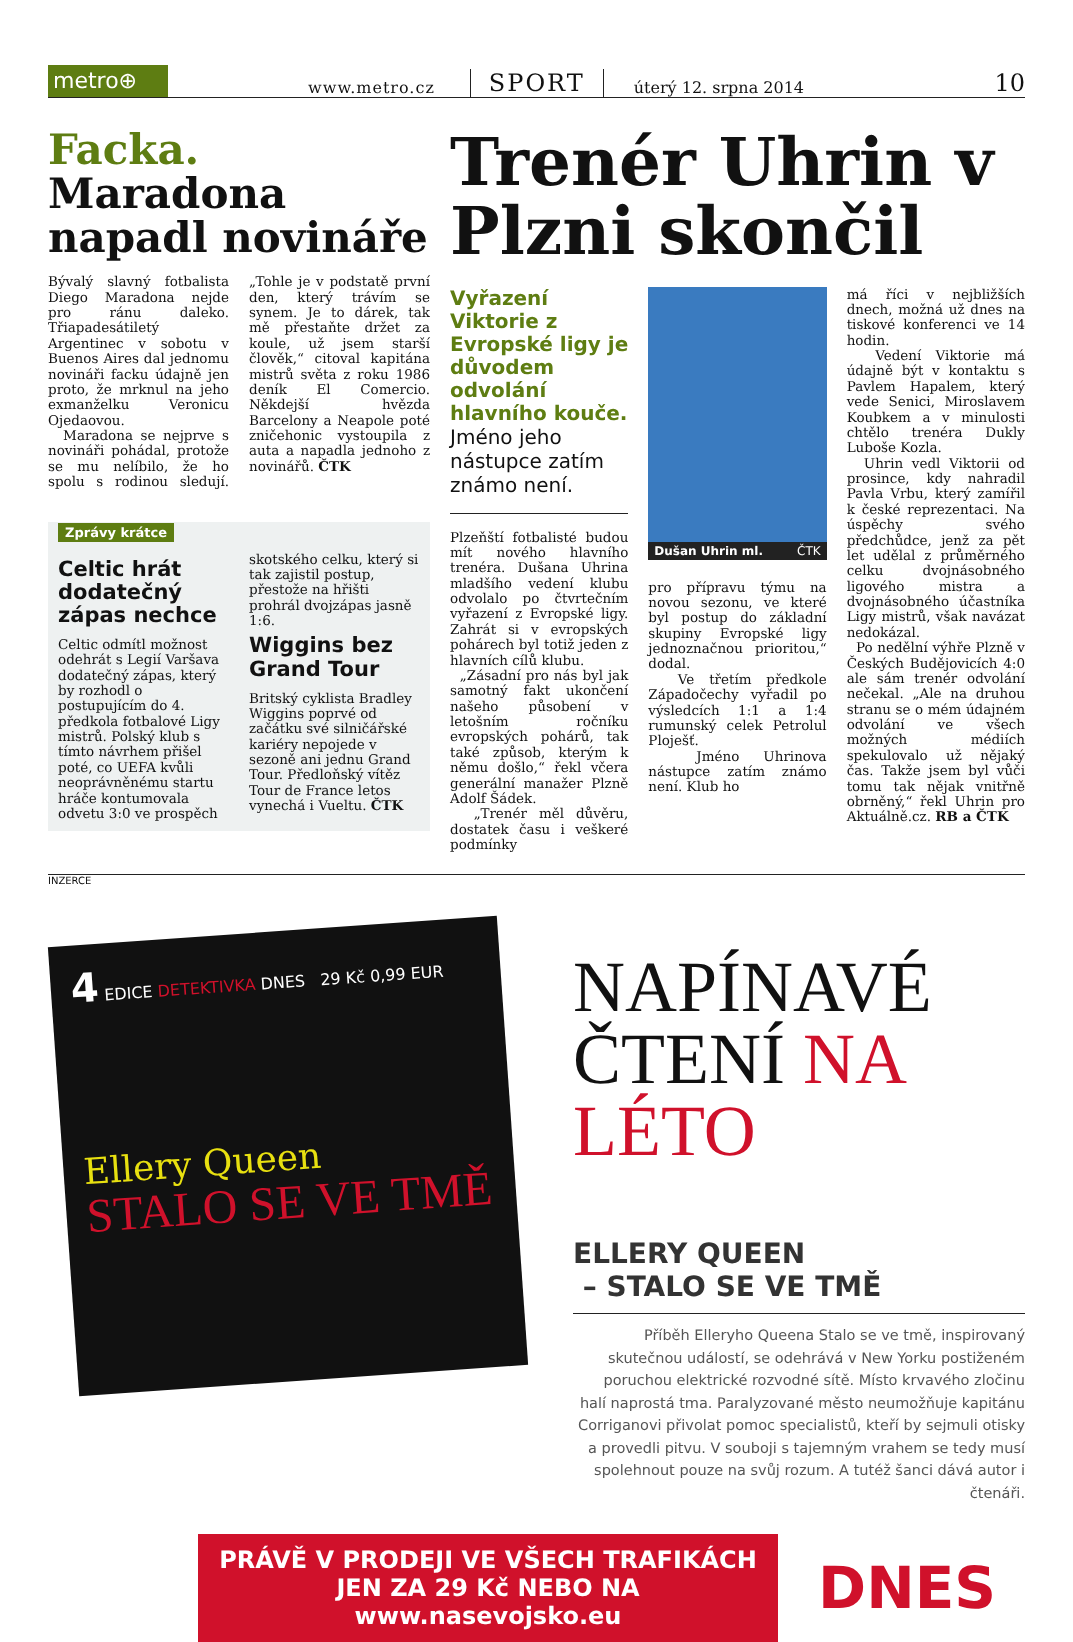metro⊕
www.metro.cz
SPORT
úterý 12. srpna 2014
10
Facka. Maradona napadl novináře
Bývalý slavný fotbalista Diego Maradona nejde pro ránu daleko. Třiapadesátiletý Argentinec v sobotu v Buenos Aires dal jednomu novináři facku údajně jen proto, že mrknul na jeho exmanželku Veronicu Ojedaovou.
Maradona se nejprve s novináři pohádal, protože se mu nelíbilo, že ho spolu s rodinou sledují. „Tohle je v podstatě první den, který trávím se synem. Je to dárek, tak mě přestaňte držet za koule, už jsem starší člověk,“ citoval kapitána mistrů světa z roku 1986 deník El Comercio. Někdejší hvězda Barcelony a Neapole poté zničehonic vystoupila z auta a napadla jednoho z novinářů. ČTK
Zprávy krátce
Celtic hrát dodatečný zápas nechce
Celtic odmítl možnost odehrát s Legií Varšava dodatečný zápas, který by rozhodl o postupujícím do 4. předkola fotbalové Ligy mistrů. Polský klub s tímto návrhem přišel poté, co UEFA kvůli neoprávněnému startu hráče kontumovala odvetu 3:0 ve prospěch skotského celku, který si tak zajistil postup, přestože na hřišti prohrál dvojzápas jasně 1:6.
Wiggins bez Grand Tour
Britský cyklista Bradley Wiggins poprvé od začátku své silničářské kariéry nepojede v sezoně ani jednu Grand Tour. Předloňský vítěz Tour de France letos vynechá i Vueltu. ČTK
Trenér Uhrin v Plzni skončil
Vyřazení Viktorie z Evropské ligy je důvodem odvolání hlavního kouče.
Jméno jeho nástupce zatím známo není.
Plzeňští fotbalisté budou mít nového hlavního trenéra. Dušana Uhrina mladšího vedení klubu odvolalo po čtvrtečním vyřazení z Evropské ligy. Zahrát si v evropských pohárech byl totiž jeden z hlavních cílů klubu.
„Zásadní pro nás byl jak samotný fakt ukončení našeho působení v letošním ročníku evropských pohárů, tak také způsob, kterým k němu došlo,“ řekl včera generální manažer Plzně Adolf Šádek.
„Trenér měl důvěru, dostatek času i veškeré podmínky
Dušan Uhrin ml. ČTK
pro přípravu týmu na novou sezonu, ve které byl postup do základní skupiny Evropské ligy jednoznačnou prioritou,“ dodal.
Ve třetím předkole Západočechy vyřadil po výsledcích 1:1 a 1:4 rumunský celek Petrolul Ploješť.
Jméno Uhrinova nástupce zatím známo není. Klub ho
má říci v nejbližších dnech, možná už dnes na tiskové konferenci ve 14 hodin.
Vedení Viktorie má údajně být v kontaktu s Pavlem Hapalem, který vede Senici, Miroslavem Koubkem a v minulosti chtělo trenéra Dukly Luboše Kozla.
Uhrin vedl Viktorii od prosince, kdy nahradil Pavla Vrbu, který zamířil k české reprezentaci. Na úspěchy svého předchůdce, jenž za pět let udělal z průměrného celku dvojnásobného ligového mistra a dvojnásobného účastníka Ligy mistrů, však navázat nedokázal.
Po nedělní výhře Plzně v Českých Budějovicích 4:0 ale sám trenér odvolání nečekal. „Ale na druhou stranu se o mém údajném odvolání ve všech možných médiích spekulovalo už nějaký čas. Takže jsem byl vůči tomu tak nějak vnitřně obrněný,“ řekl Uhrin pro Aktuálně.cz. RB a ČTK
INZERCE
4 EDICE DETEKTIVKA DNES 29 Kč 0,99 EUR
Ellery Queen
STALO SE VE TMĚ
NAPÍNAVÉ
ČTENÍ NA LÉTO
ELLERY QUEEN
– STALO SE VE TMĚ
Příběh Elleryho Queena Stalo se ve tmě, inspirovaný skutečnou událostí, se odehrává v New Yorku postiženém poruchou elektrické rozvodné sítě. Místo krvavého zločinu halí naprostá tma. Paralyzované město neumožňuje kapitánu Corriganovi přivolat pomoc specialistů, kteří by sejmuli otisky a provedli pitvu. V souboji s tajemným vrahem se tedy musí spolehnout pouze na svůj rozum. A tutéž šanci dává autor i čtenáři.
PRÁVĚ V PRODEJI VE VŠECH TRAFIKÁCH
JEN ZA 29 Kč NEBO NA www.nasevojsko.eu
DNES